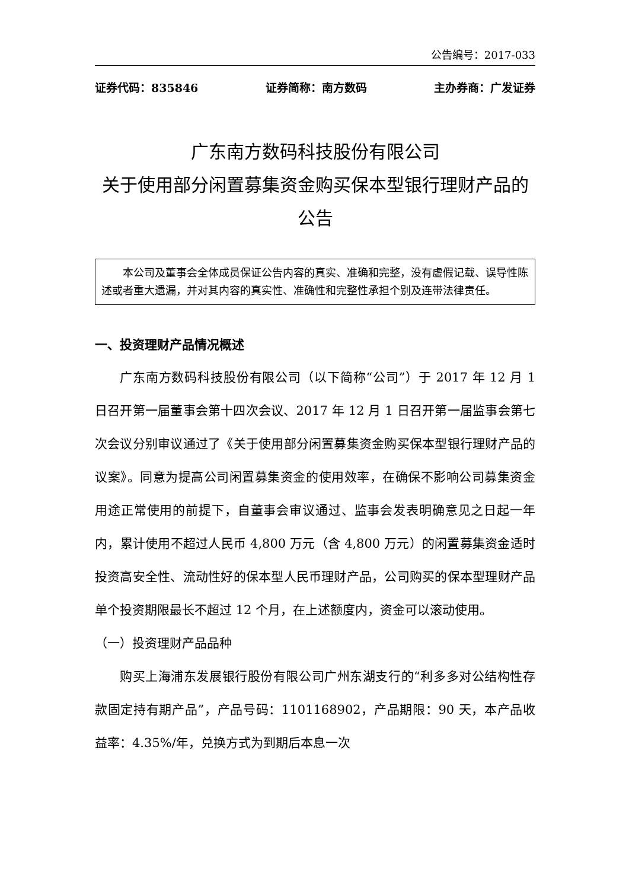公告编号：2017-033
证券代码：835846 证券简称：南方数码 主办券商：广发证券
广东南方数码科技股份有限公司
关于使用部分闲置募集资金购买保本型银行理财产品的公告
本公司及董事会全体成员保证公告内容的真实、准确和完整，没有虚假记载、误导性陈述或者重大遗漏，并对其内容的真实性、准确性和完整性承担个别及连带法律责任。
一、投资理财产品情况概述
广东南方数码科技股份有限公司（以下简称“公司”）于 2017 年 12 月 1 日召开第一届董事会第十四次会议、2017 年 12 月 1 日召开第一届监事会第七次会议分别审议通过了《关于使用部分闲置募集资金购买保本型银行理财产品的议案》。同意为提高公司闲置募集资金的使用效率，在确保不影响公司募集资金用途正常使用的前提下，自董事会审议通过、监事会发表明确意见之日起一年内，累计使用不超过人民币 4,800 万元（含 4,800 万元）的闲置募集资金适时投资高安全性、流动性好的保本型人民币理财产品，公司购买的保本型理财产品单个投资期限最长不超过 12 个月，在上述额度内，资金可以滚动使用。
（一）投资理财产品品种
购买上海浦东发展银行股份有限公司广州东湖支行的“利多多对公结构性存款固定持有期产品”，产品号码：1101168902，产品期限：90 天，本产品收益率：4.35%/年，兑换方式为到期后本息一次